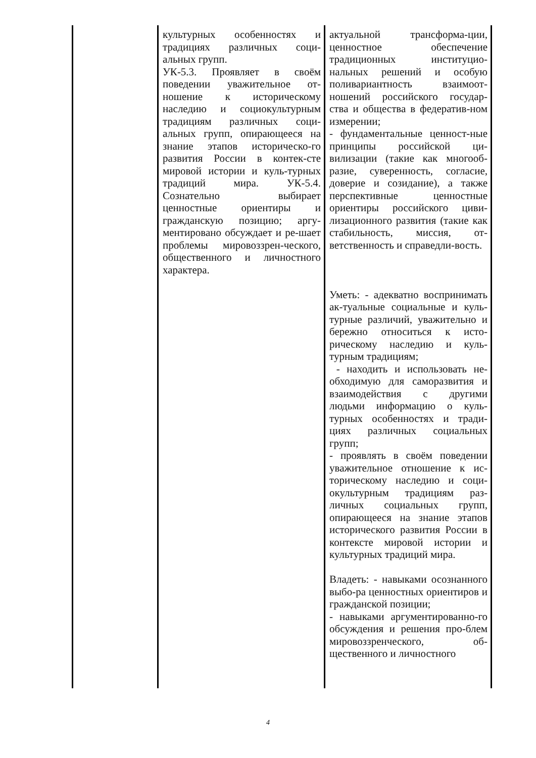| | культурных особенностях и традициях различных соци-альных групп. УК-5.3. Проявляет в своём поведении уважительное от-ношение к историческому наследию и социокультурным традициям различных соци-альных групп, опирающееся на знание этапов историческо-го развития России в контек-сте мировой истории и куль-турных традиций мира. УК-5.4. Сознательно выбирает ценностные ориентиры и гражданскую позицию; аргу-ментировано обсуждает и ре-шает проблемы мировоззрен-ческого, общественного и личностного характера. | актуальной трансформа-ции, ценностное обеспечение традиционных институцио-нальных решений и особую поливариантность взаимоот-ношений российского государ-ства и общества в федератив-ном измерении; - фундаментальные ценност-ные принципы российской ци-вилизации (такие как многооб-разие, суверенность, согласие, доверие и созидание), а также перспективные ценностные ориентиры российского циви-лизационного развития (такие как стабильность, миссия, от-ветственность и справедли-вость. Уметь: - адекватно воспринимать ак-туальные социальные и куль-турные различий, уважительно и бережно относиться к исто-рическому наследию и куль-турным традициям; - находить и использовать не-обходимую для саморазвития и взаимодействия с другими людьми информацию о куль-турных особенностях и тради-циях различных социальных групп; - проявлять в своём поведении уважительное отношение к ис-торическому наследию и соци-окультурным традициям раз-личных социальных групп, опирающееся на знание этапов исторического развития России в контексте мировой истории и культурных традиций мира. Владеть: - навыками осознанного выбо-ра ценностных ориентиров и гражданской позиции; - навыками аргументированно-го обсуждения и решения про-блем мировоззренческого, об-щественного и личностного |
4